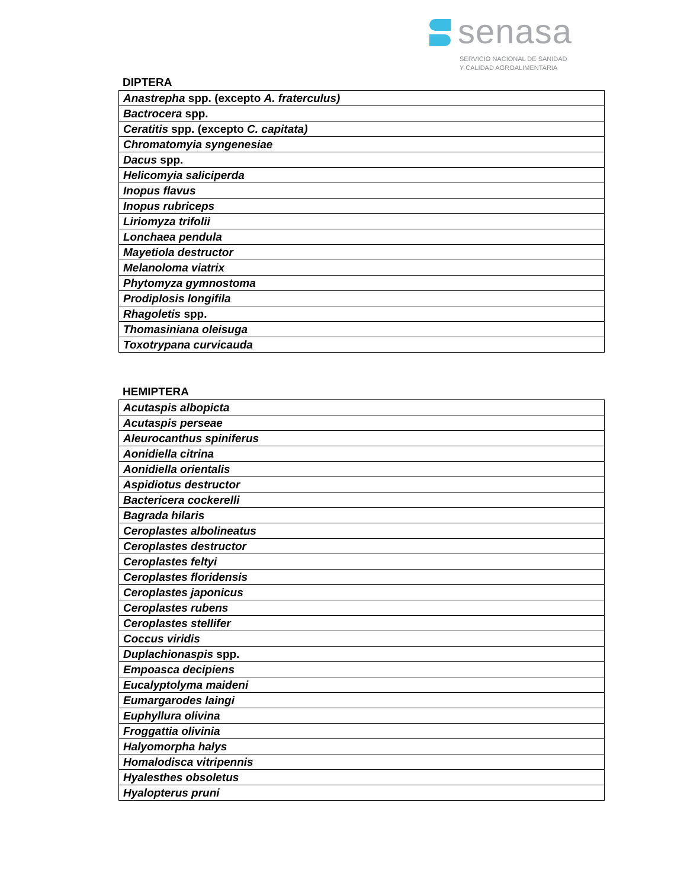senasa
SERVICIO NACIONAL DE SANIDAD
Y CALIDAD AGROALIMENTARIA
DIPTERA
| Anastrepha spp. (excepto A. fraterculus) |
| Bactrocera spp. |
| Ceratitis spp. (excepto C. capitata) |
| Chromatomyia syngenesiae |
| Dacus spp. |
| Helicomyia saliciperda |
| Inopus flavus |
| Inopus rubriceps |
| Liriomyza trifolii |
| Lonchaea pendula |
| Mayetiola destructor |
| Melanoloma viatrix |
| Phytomyza gymnostoma |
| Prodiplosis longifila |
| Rhagoletis spp. |
| Thomasiniana oleisuga |
| Toxotrypana curvicauda |
HEMIPTERA
| Acutaspis albopicta |
| Acutaspis perseae |
| Aleurocanthus spiniferus |
| Aonidiella citrina |
| Aonidiella orientalis |
| Aspidiotus destructor |
| Bactericera cockerelli |
| Bagrada hilaris |
| Ceroplastes albolineatus |
| Ceroplastes destructor |
| Ceroplastes feltyi |
| Ceroplastes floridensis |
| Ceroplastes japonicus |
| Ceroplastes rubens |
| Ceroplastes stellifer |
| Coccus viridis |
| Duplachionaspis spp. |
| Empoasca decipiens |
| Eucalyptolyma maideni |
| Eumargarodes laingi |
| Euphyllura olivina |
| Froggattia olivinia |
| Halyomorpha halys |
| Homalodisca vitripennis |
| Hyalesthes obsoletus |
| Hyalopterus pruni |